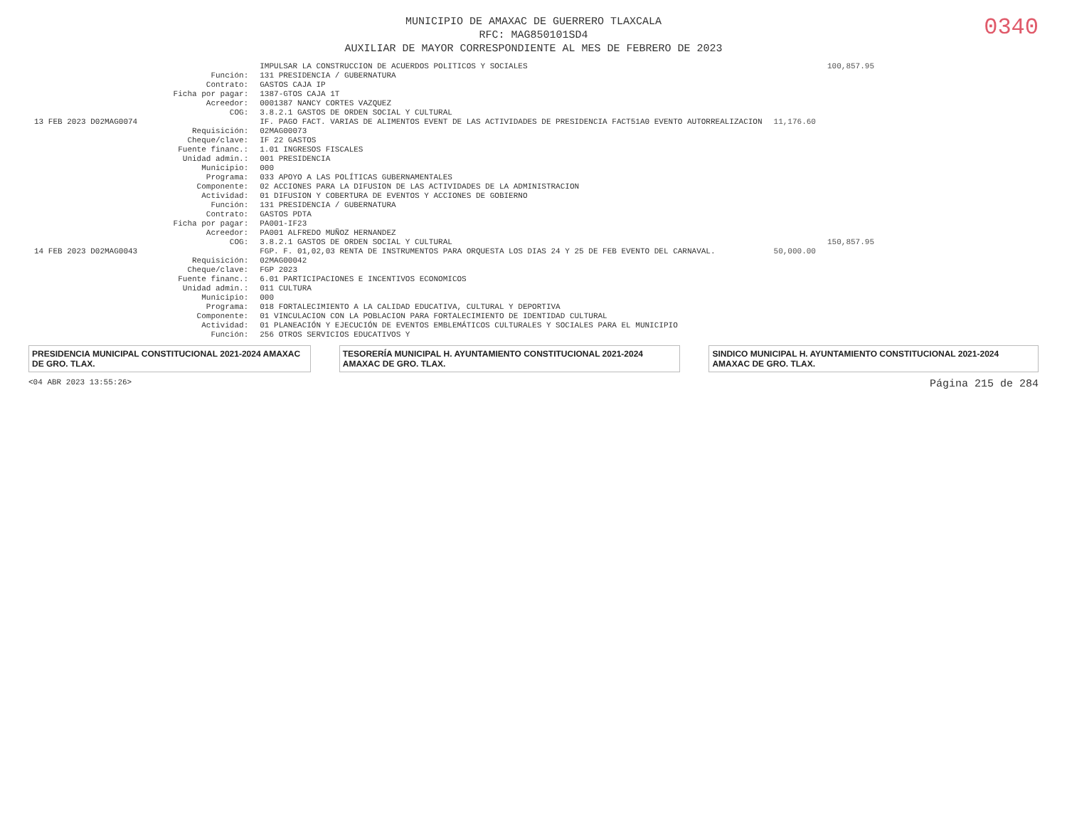0340
MUNICIPIO DE AMAXAC DE GUERRERO TLAXCALA
RFC: MAG850101SD4
AUXILIAR DE MAYOR CORRESPONDIENTE AL MES DE FEBRERO DE 2023
| | | IMPULSAR LA CONSTRUCCION DE ACUERDOS POLITICOS Y SOCIALES | | 100,857.95 |
| | Función: | 131 PRESIDENCIA / GUBERNATURA | | |
| | Contrato: | GASTOS CAJA IP | | |
| | Ficha por pagar: | 1387-GTOS CAJA 1T | | |
| | Acreedor: | 0001387 NANCY CORTES VAZQUEZ | | |
| | COG: | 3.8.2.1 GASTOS DE ORDEN SOCIAL Y CULTURAL | | |
| 13 FEB 2023 D02MAG0074 | | IF. PAGO FACT. VARIAS DE ALIMENTOS EVENT DE LAS ACTIVIDADES DE PRESIDENCIA FACT51A0 EVENTO AUTORREALIZACION | 11,176.60 | |
| | Requisición: | 02MAG00073 | | |
| | Cheque/clave: | IF 22 GASTOS | | |
| | Fuente financ.: | 1.01 INGRESOS FISCALES | | |
| | Unidad admin.: | 001 PRESIDENCIA | | |
| | Municipio: | 000 | | |
| | Programa: | 033 APOYO A LAS POLÍTICAS GUBERNAMENTALES | | |
| | Componente: | 02 ACCIONES PARA LA DIFUSION DE LAS ACTIVIDADES DE LA ADMINISTRACION | | |
| | Actividad: | 01 DIFUSION Y COBERTURA DE EVENTOS Y ACCIONES DE GOBIERNO | | |
| | Función: | 131 PRESIDENCIA / GUBERNATURA | | |
| | Contrato: | GASTOS PDTA | | |
| | Ficha por pagar: | PA001-IF23 | | |
| | Acreedor: | PA001 ALFREDO MUÑOZ HERNANDEZ | | |
| | COG: | 3.8.2.1 GASTOS DE ORDEN SOCIAL Y CULTURAL | | 150,857.95 |
| 14 FEB 2023 D02MAG0043 | | FGP. F. 01,02,03 RENTA DE INSTRUMENTOS PARA ORQUESTA LOS DIAS 24 Y 25 DE FEB EVENTO DEL CARNAVAL. | 50,000.00 | |
| | Requisición: | 02MAG00042 | | |
| | Cheque/clave: | FGP 2023 | | |
| | Fuente financ.: | 6.01 PARTICIPACIONES E INCENTIVOS ECONOMICOS | | |
| | Unidad admin.: | 011 CULTURA | | |
| | Municipio: | 000 | | |
| | Programa: | 018 FORTALECIMIENTO A LA CALIDAD EDUCATIVA, CULTURAL Y DEPORTIVA | | |
| | Componente: | 01 VINCULACION CON LA POBLACION PARA FORTALECIMIENTO DE IDENTIDAD CULTURAL | | |
| | Actividad: | 01 PLANEACIÓN Y EJECUCIÓN DE EVENTOS EMBLEMÁTICOS CULTURALES Y SOCIALES PARA EL MUNICIPIO | | |
| | Función: | 256 OTROS SERVICIOS EDUCATIVOS Y | | |
PRESIDENCIA MUNICIPAL CONSTITUCIONAL 2021-2024 AMAXAC DE GRO. TLAX.
TESORERÍA MUNICIPAL H. AYUNTAMIENTO CONSTITUCIONAL 2021-2024 AMAXAC DE GRO. TLAX.
SINDICO MUNICIPAL H. AYUNTAMIENTO CONSTITUCIONAL 2021-2024 AMAXAC DE GRO. TLAX.
<04 ABR 2023 13:55:26> Página 215 de 284